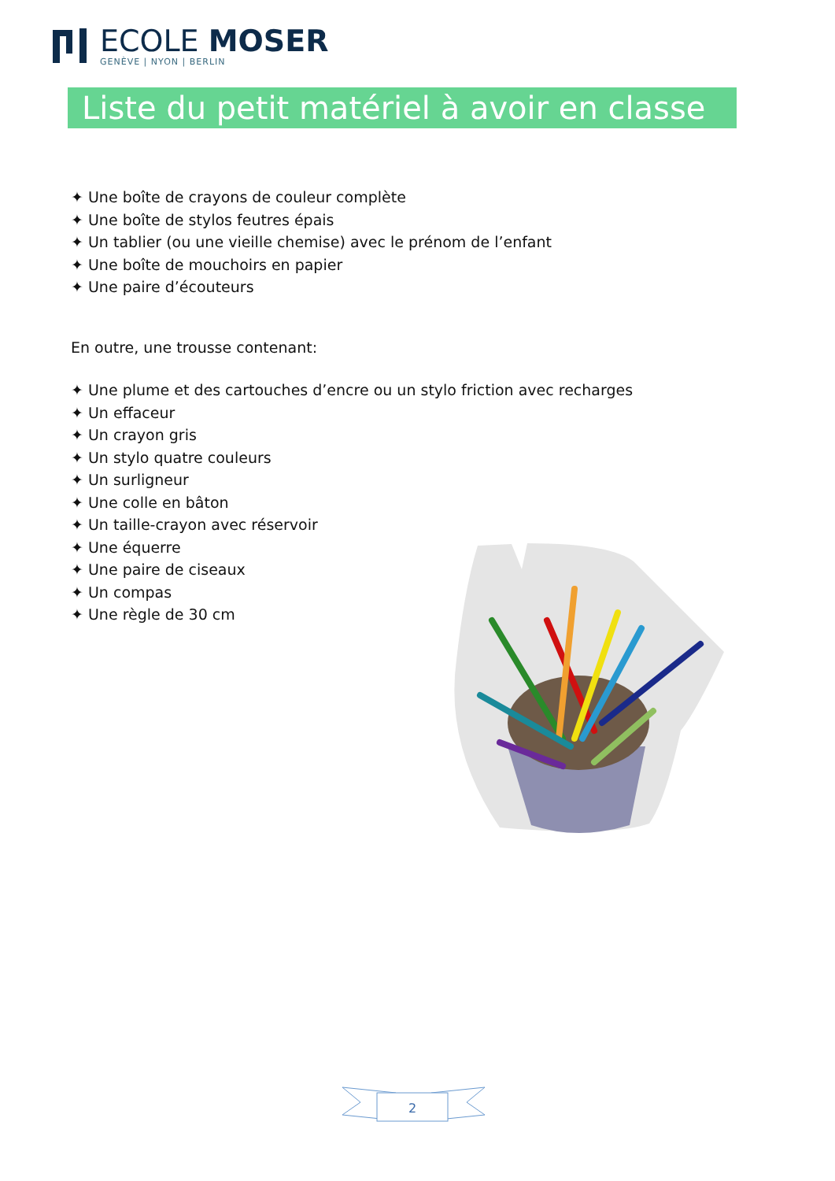ECOLE MOSER
GENÈVE | NYON | BERLIN
Liste du petit matériel à avoir en classe
✦ Une boîte de crayons de couleur complète
✦ Une boîte de stylos feutres épais
✦ Un tablier (ou une vieille chemise) avec le prénom de l’enfant
✦ Une boîte de mouchoirs en papier
✦ Une paire d’écouteurs
En outre, une trousse contenant:
✦ Une plume et des cartouches d’encre ou un stylo friction avec recharges
✦ Un effaceur
✦ Un crayon gris
✦ Un stylo quatre couleurs
✦ Un surligneur
✦ Une colle en bâton
✦ Un taille-crayon avec réservoir
✦ Une équerre
✦ Une paire de ciseaux
✦ Un compas
✦ Une règle de 30 cm
2